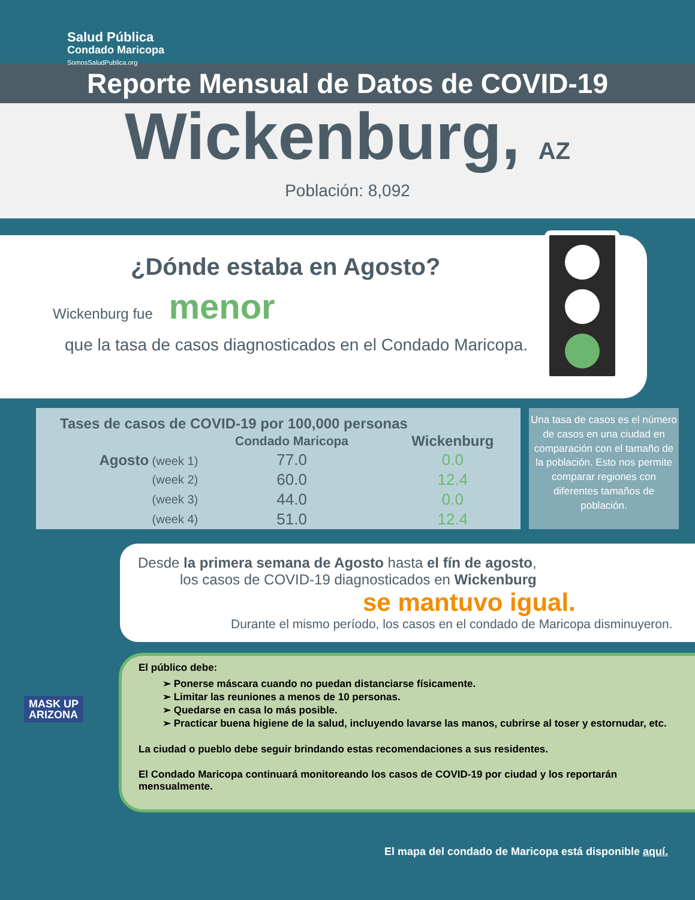Salud Pública
Condado Maricopa
SomosSaludPublica.org
Reporte Mensual de Datos de COVID-19
Wickenburg, AZ
Población: 8,092
¿Dónde estaba en Agosto?
Wickenburg fue menor
que la tasa de casos diagnosticados en el Condado Maricopa.
| Tases de casos de COVID-19 por 100,000 personas | | |
| --- | --- | --- |
| | Condado Maricopa | Wickenburg |
| Agosto (week 1) | 77.0 | 0.0 |
| (week 2) | 60.0 | 12.4 |
| (week 3) | 44.0 | 0.0 |
| (week 4) | 51.0 | 12.4 |
Una tasa de casos es el número de casos en una ciudad en comparación con el tamaño de la población. Esto nos permite comparar regiones con diferentes tamaños de población.
Desde la primera semana de Agosto hasta el fín de agosto,
los casos de COVID-19 diagnosticados en Wickenburg
se mantuvo igual.
Durante el mismo período, los casos en el condado de Maricopa disminuyeron.
El público debe:
➢ Ponerse máscara cuando no puedan distanciarse físicamente.
➢ Limitar las reuniones a menos de 10 personas.
➢ Quedarse en casa lo más posible.
➢ Practicar buena higiene de la salud, incluyendo lavarse las manos, cubrirse al toser y estornudar, etc.
La ciudad o pueblo debe seguir brindando estas recomendaciones a sus residentes.
El Condado Maricopa continuará monitoreando los casos de COVID-19 por ciudad y los reportarán mensualmente.
MASK UP
ARIZONA
El mapa del condado de Maricopa está disponible aquí.